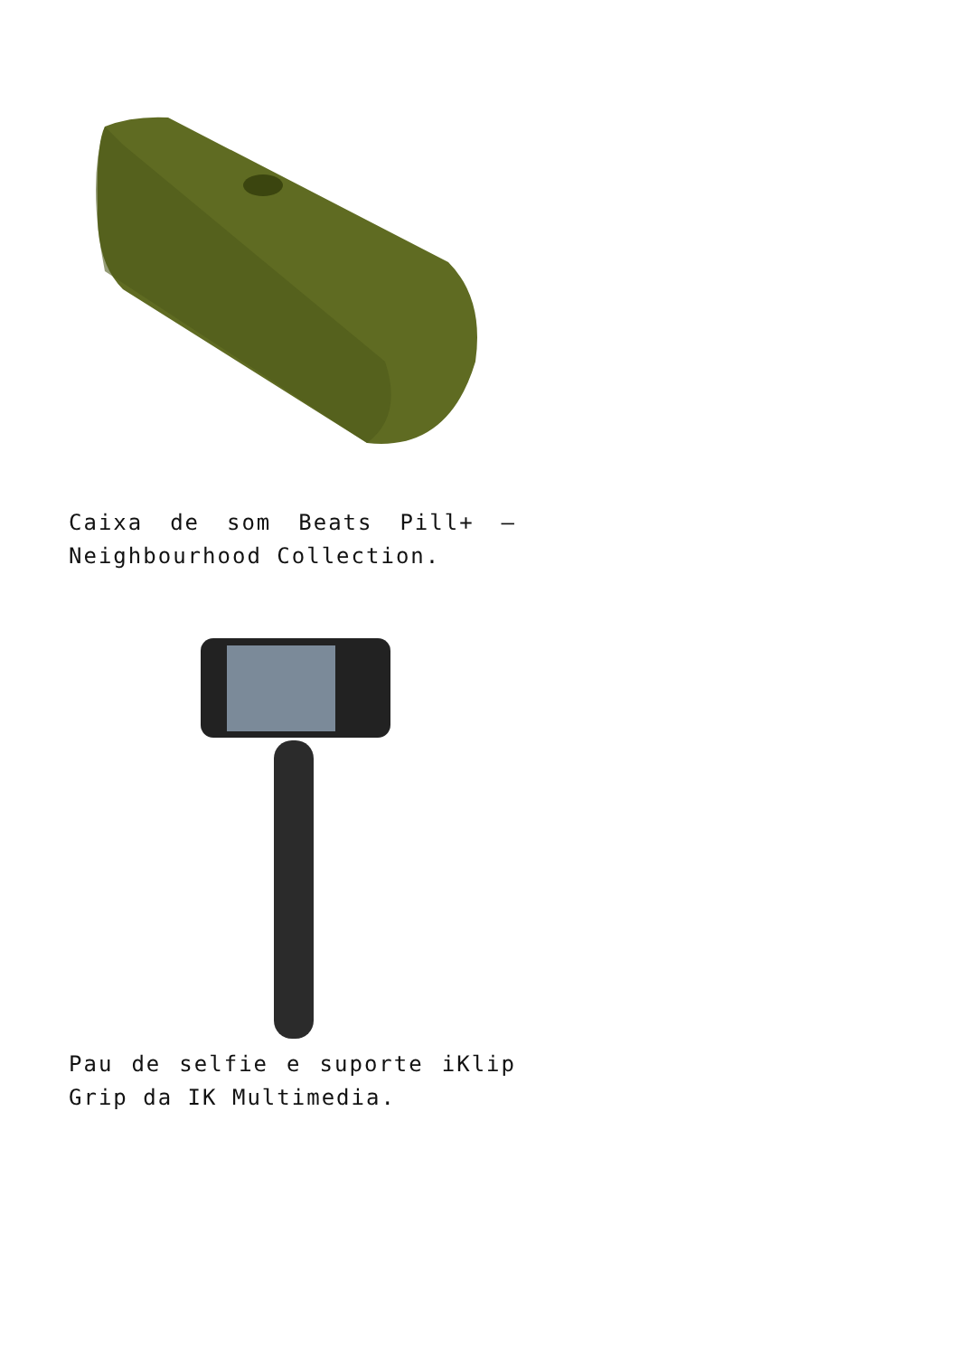Caixa de som Beats Pill+ – Neighbourhood Collection.
Pau de selfie e suporte iKlip Grip da IK Multimedia.